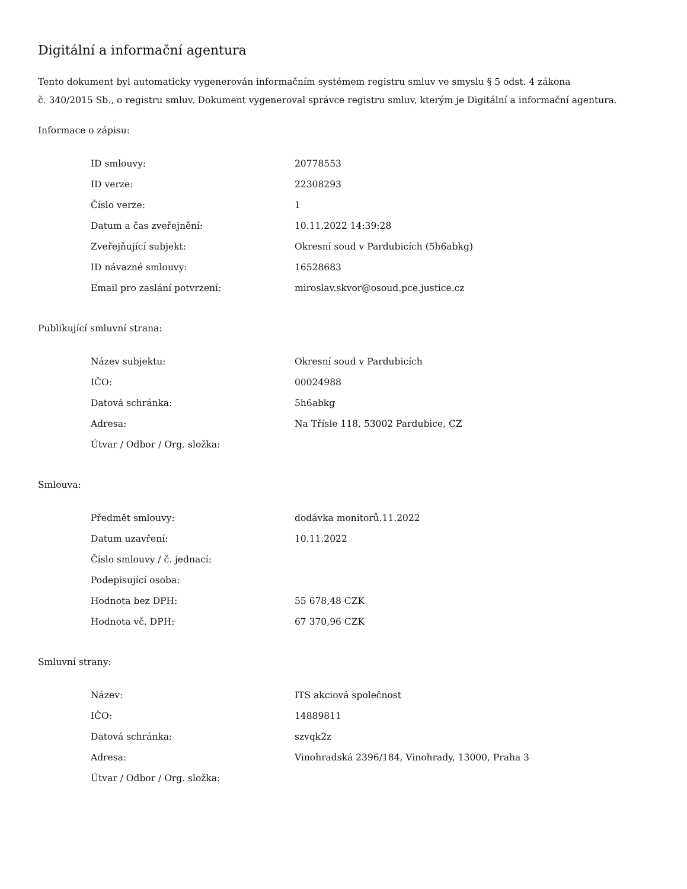Digitální a informační agentura
Tento dokument byl automaticky vygenerován informačním systémem registru smluv ve smyslu § 5 odst. 4 zákona
č. 340/2015 Sb., o registru smluv. Dokument vygeneroval správce registru smluv, kterým je Digitální a informační agentura.
Informace o zápisu:
| ID smlouvy: | 20778553 |
| ID verze: | 22308293 |
| Číslo verze: | 1 |
| Datum a čas zveřejnění: | 10.11.2022 14:39:28 |
| Zveřejňující subjekt: | Okresní soud v Pardubicích (5h6abkg) |
| ID návazné smlouvy: | 16528683 |
| Email pro zaslání potvrzení: | miroslav.skvor@osoud.pce.justice.cz |
Publikující smluvní strana:
| Název subjektu: | Okresní soud v Pardubicích |
| IČO: | 00024988 |
| Datová schránka: | 5h6abkg |
| Adresa: | Na Třísle 118, 53002 Pardubice, CZ |
| Útvar / Odbor / Org. složka: | |
Smlouva:
| Předmět smlouvy: | dodávka monitorů.11.2022 |
| Datum uzavření: | 10.11.2022 |
| Číslo smlouvy / č. jednací: | |
| Podepisující osoba: | |
| Hodnota bez DPH: | 55 678,48 CZK |
| Hodnota vč. DPH: | 67 370,96 CZK |
Smluvní strany:
| Název: | ITS akciová společnost |
| IČO: | 14889811 |
| Datová schránka: | szvqk2z |
| Adresa: | Vinohradská 2396/184, Vinohrady, 13000, Praha 3 |
| Útvar / Odbor / Org. složka: | |